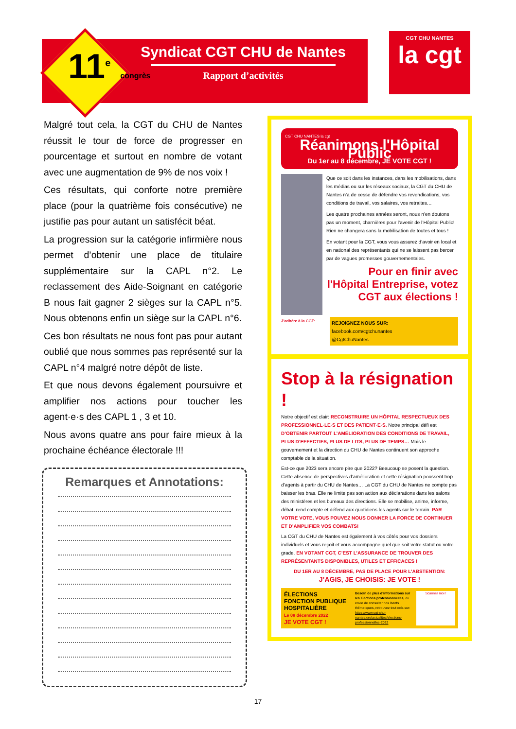11<sup>e</sup> congrès
Syndicat CGT CHU de Nantes
Rapport d’activités
CGT CHU NANTES
la cgt
Malgré tout cela, la CGT du CHU de Nantes réussit le tour de force de progresser en pourcentage et surtout en nombre de votant avec une augmentation de 9% de nos voix !
Ces résultats, qui conforte notre première place (pour la quatrième fois consécutive) ne justifie pas pour autant un satisfécit béat.
La progression sur la catégorie infirmière nous permet d’obtenir une place de titulaire supplémentaire sur la CAPL n°2. Le reclassement des Aide-Soignant en catégorie B nous fait gagner 2 sièges sur la CAPL n°5. Nous obtenons enfin un siège sur la CAPL n°6.
Ces bon résultats ne nous font pas pour autant oublié que nous sommes pas représenté sur la CAPL n°4 malgré notre dépôt de liste.
Et que nous devons également poursuivre et amplifier nos actions pour toucher les agent·e·s des CAPL 1 , 3 et 10.
Nous avons quatre ans pour faire mieux à la prochaine échéance électorale !!!
Remarques et Annotations:
CGT CHU NANTES la cgt
Réanimons l'Hôpital Public
Du 1er au 8 décembre, JE VOTE CGT !
Que ce soit dans les instances, dans les mobilisations, dans les médias ou sur les réseaux sociaux, la CGT du CHU de Nantes n’a de cesse de défendre vos revendications, vos conditions de travail, vos salaires, vos retraites…
Les quatre prochaines années seront, nous n’en doutons pas un moment, charnières pour l’avenir de l’Hôpital Public! Rien ne changera sans la mobilisation de toutes et tous !
En votant pour la CGT, vous vous assurez d’avoir en local et en national des représentants qui ne se laissent pas bercer par de vagues promesses gouvernementales.
Pour en finir avec l'Hôpital Entreprise, votez CGT aux élections !
J’adhère à la CGT:
REJOIGNEZ NOUS SUR:
facebook.com/cgtchunantes
@CgtChuNantes
Stop à la résignation !
Notre objectif est clair: RECONSTRUIRE UN HÔPITAL RESPECTUEUX DES PROFESSIONNEL·LE·S ET DES PATIENT·E·S. Notre principal défi est D’OBTENIR PARTOUT L’AMÉLIORATION DES CONDITIONS DE TRAVAIL, PLUS D’EFFECTIFS, PLUS DE LITS, PLUS DE TEMPS… Mais le gouvernement et la direction du CHU de Nantes continuent son approche comptable de la situation.
Est-ce que 2023 sera encore pire que 2022? Beaucoup se posent la question. Cette absence de perspectives d’amélioration et cette résignation poussent trop d’agents à partir du CHU de Nantes… La CGT du CHU de Nantes ne compte pas baisser les bras. Elle ne limite pas son action aux déclarations dans les salons des ministères et les bureaux des directions. Elle se mobilise, anime, informe, débat, rend compte et défend aux quotidiens les agents sur le terrain. PAR VOTRE VOTE, VOUS POUVEZ NOUS DONNER LA FORCE DE CONTINUER ET D’AMPLIFIER VOS COMBATS!
La CGT du CHU de Nantes est également à vos côtés pour vos dossiers individuels et vous reçoit et vous accompagne quel que soit votre statut ou votre grade. EN VOTANT CGT, C’EST L’ASSURANCE DE TROUVER DES REPRÉSENTANTS DISPONIBLES, UTILES ET EFFICACES !
DU 1ER AU 8 DÉCEMBRE, PAS DE PLACE POUR L’ABSTENTION:
J’AGIS, JE CHOISIS: JE VOTE !
ÉLECTIONS
FONCTION PUBLIQUE HOSPITALIÈRE
Le 08 décembre 2022
JE VOTE CGT !
Besoin de plus d’informations sur les élections professionnelles, ou envie de consulter nos livrets thématiques, retrouvez tout cela sur:
https://www.cgt-chu-nantes.org/actualites/elections-professionnelles-2022
Scanner moi !
17